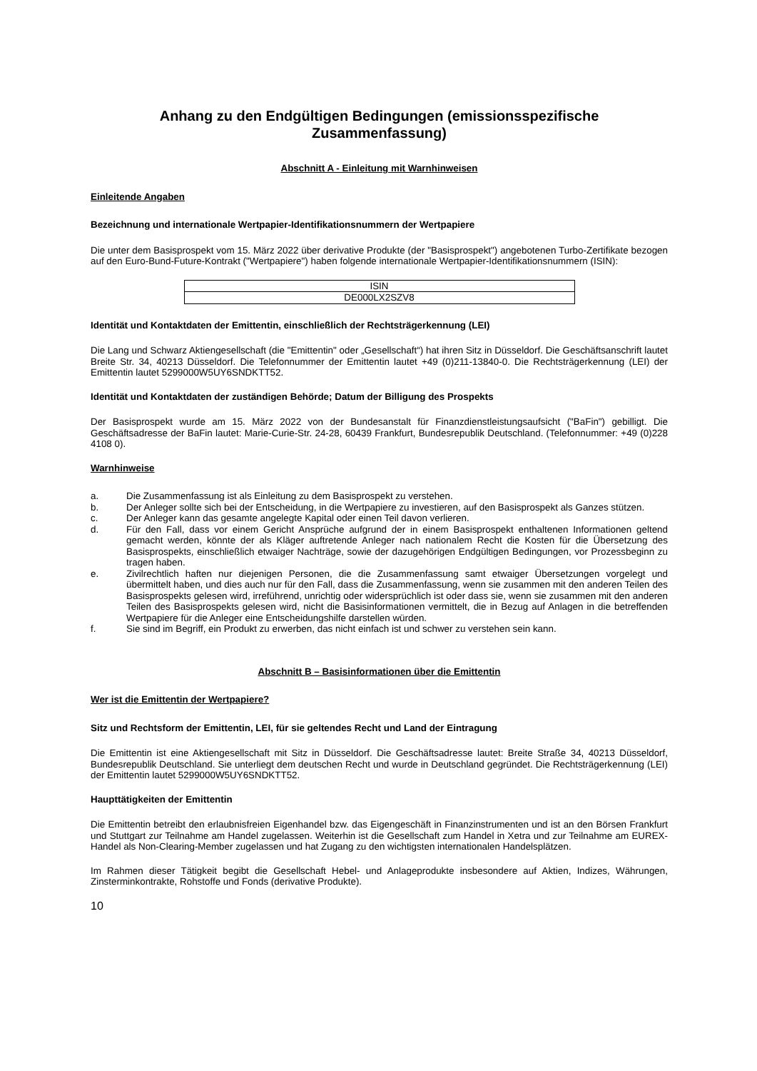Anhang zu den Endgültigen Bedingungen (emissionsspezifische Zusammenfassung)
Abschnitt A - Einleitung mit Warnhinweisen
Einleitende Angaben
Bezeichnung und internationale Wertpapier-Identifikationsnummern der Wertpapiere
Die unter dem Basisprospekt vom 15. März 2022 über derivative Produkte (der "Basisprospekt") angebotenen Turbo-Zertifikate bezogen auf den Euro-Bund-Future-Kontrakt ("Wertpapiere") haben folgende internationale Wertpapier-Identifikationsnummern (ISIN):
| ISIN |
| --- |
| DE000LX2SZV8 |
Identität und Kontaktdaten der Emittentin, einschließlich der Rechtsträgerkennung (LEI)
Die Lang und Schwarz Aktiengesellschaft (die "Emittentin" oder „Gesellschaft“) hat ihren Sitz in Düsseldorf. Die Geschäftsanschrift lautet Breite Str. 34, 40213 Düsseldorf. Die Telefonnummer der Emittentin lautet +49 (0)211-13840-0. Die Rechtsträgerkennung (LEI) der Emittentin lautet 5299000W5UY6SNDKTT52.
Identität und Kontaktdaten der zuständigen Behörde; Datum der Billigung des Prospekts
Der Basisprospekt wurde am 15. März 2022 von der Bundesanstalt für Finanzdienstleistungsaufsicht ("BaFin") gebilligt. Die Geschäftsadresse der BaFin lautet: Marie-Curie-Str. 24-28, 60439 Frankfurt, Bundesrepublik Deutschland. (Telefonnummer: +49 (0)228 4108 0).
Warnhinweise
a. Die Zusammenfassung ist als Einleitung zu dem Basisprospekt zu verstehen.
b. Der Anleger sollte sich bei der Entscheidung, in die Wertpapiere zu investieren, auf den Basisprospekt als Ganzes stützen.
c. Der Anleger kann das gesamte angelegte Kapital oder einen Teil davon verlieren.
d. Für den Fall, dass vor einem Gericht Ansprüche aufgrund der in einem Basisprospekt enthaltenen Informationen geltend gemacht werden, könnte der als Kläger auftretende Anleger nach nationalem Recht die Kosten für die Übersetzung des Basisprospekts, einschließlich etwaiger Nachträge, sowie der dazugehörigen Endgültigen Bedingungen, vor Prozessbeginn zu tragen haben.
e. Zivilrechtlich haften nur diejenigen Personen, die die Zusammenfassung samt etwaiger Übersetzungen vorgelegt und übermittelt haben, und dies auch nur für den Fall, dass die Zusammenfassung, wenn sie zusammen mit den anderen Teilen des Basisprospekts gelesen wird, irreführend, unrichtig oder widersprüchlich ist oder dass sie, wenn sie zusammen mit den anderen Teilen des Basisprospekts gelesen wird, nicht die Basisinformationen vermittelt, die in Bezug auf Anlagen in die betreffenden Wertpapiere für die Anleger eine Entscheidungshilfe darstellen würden.
f. Sie sind im Begriff, ein Produkt zu erwerben, das nicht einfach ist und schwer zu verstehen sein kann.
Abschnitt B – Basisinformationen über die Emittentin
Wer ist die Emittentin der Wertpapiere?
Sitz und Rechtsform der Emittentin, LEI, für sie geltendes Recht und Land der Eintragung
Die Emittentin ist eine Aktiengesellschaft mit Sitz in Düsseldorf. Die Geschäftsadresse lautet: Breite Straße 34, 40213 Düsseldorf, Bundesrepublik Deutschland. Sie unterliegt dem deutschen Recht und wurde in Deutschland gegründet. Die Rechtsträgerkennung (LEI) der Emittentin lautet 5299000W5UY6SNDKTT52.
Haupttätigkeiten der Emittentin
Die Emittentin betreibt den erlaubnisfreien Eigenhandel bzw. das Eigengeschäft in Finanzinstrumenten und ist an den Börsen Frankfurt und Stuttgart zur Teilnahme am Handel zugelassen. Weiterhin ist die Gesellschaft zum Handel in Xetra und zur Teilnahme am EUREX-Handel als Non-Clearing-Member zugelassen und hat Zugang zu den wichtigsten internationalen Handelsplätzen.
Im Rahmen dieser Tätigkeit begibt die Gesellschaft Hebel- und Anlageprodukte insbesondere auf Aktien, Indizes, Währungen, Zinsterminkontrakte, Rohstoffe und Fonds (derivative Produkte).
10